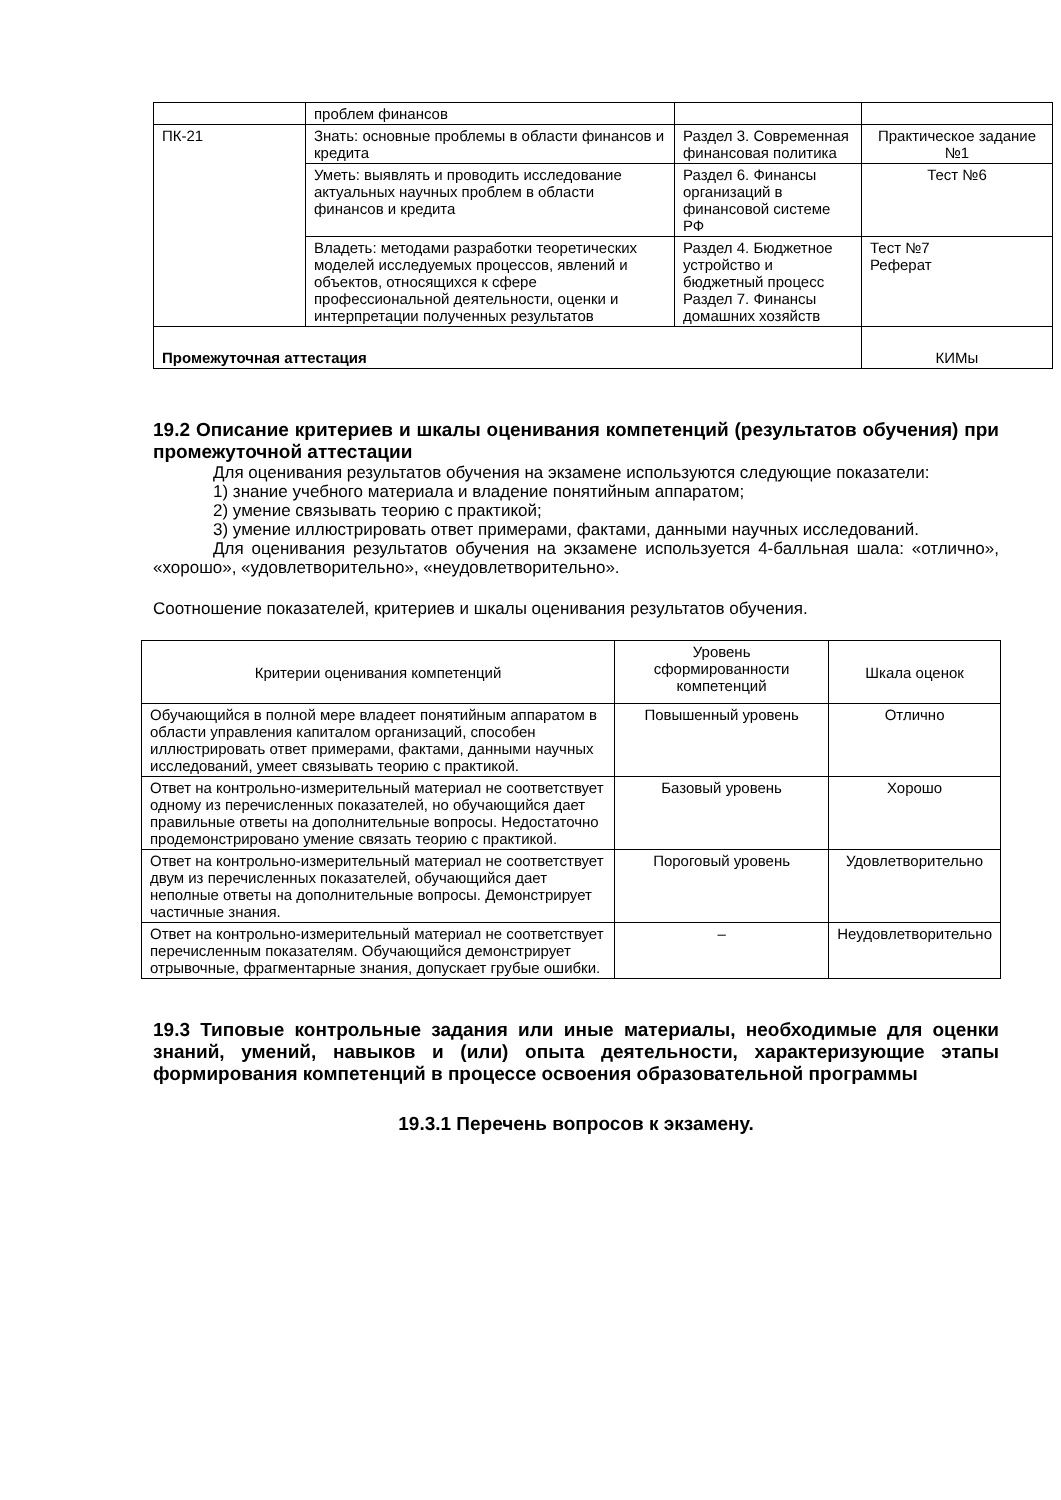| | проблем финансов | | |
| ПК-21 | Знать: основные проблемы в области финансов и кредита | Раздел 3. Современная финансовая политика | Практическое задание №1 |
| | Уметь: выявлять и проводить исследование актуальных научных проблем в области финансов и кредита | Раздел 6. Финансы организаций в финансовой системе РФ | Тест №6 |
| | Владеть: методами разработки теоретических моделей исследуемых процессов, явлений и объектов, относящихся к сфере профессиональной деятельности, оценки и интерпретации полученных результатов | Раздел 4. Бюджетное устройство и бюджетный процесс Раздел 7. Финансы домашних хозяйств | Тест №7 Реферат |
| Промежуточная аттестация | | | КИМы |
19.2 Описание критериев и шкалы оценивания компетенций (результатов обучения) при промежуточной аттестации
Для оценивания результатов обучения на экзамене используются следующие показатели:
1) знание учебного материала и владение понятийным аппаратом;
2) умение связывать теорию с практикой;
3) умение иллюстрировать ответ примерами, фактами, данными научных исследований.
Для оценивания результатов обучения на экзамене используется 4-балльная шала: «отлично», «хорошо», «удовлетворительно», «неудовлетворительно».
Соотношение показателей, критериев и шкалы оценивания результатов обучения.
| Критерии оценивания компетенций | Уровень сформированности компетенций | Шкала оценок |
| Обучающийся в полной мере владеет понятийным аппаратом в области управления капиталом организаций, способен иллюстрировать ответ примерами, фактами, данными научных исследований, умеет связывать теорию с практикой. | Повышенный уровень | Отлично |
| Ответ на контрольно-измерительный материал не соответствует одному из перечисленных показателей, но обучающийся дает правильные ответы на дополнительные вопросы. Недостаточно продемонстрировано умение связать теорию с практикой. | Базовый уровень | Хорошо |
| Ответ на контрольно-измерительный материал не соответствует двум из перечисленных показателей, обучающийся дает неполные ответы на дополнительные вопросы. Демонстрирует частичные знания. | Пороговый уровень | Удовлетворительно |
| Ответ на контрольно-измерительный материал не соответствует перечисленным показателям. Обучающийся демонстрирует отрывочные, фрагментарные знания, допускает грубые ошибки. | – | Неудовлетворительно |
19.3 Типовые контрольные задания или иные материалы, необходимые для оценки знаний, умений, навыков и (или) опыта деятельности, характеризующие этапы формирования компетенций в процессе освоения образовательной программы
19.3.1 Перечень вопросов к экзамену.